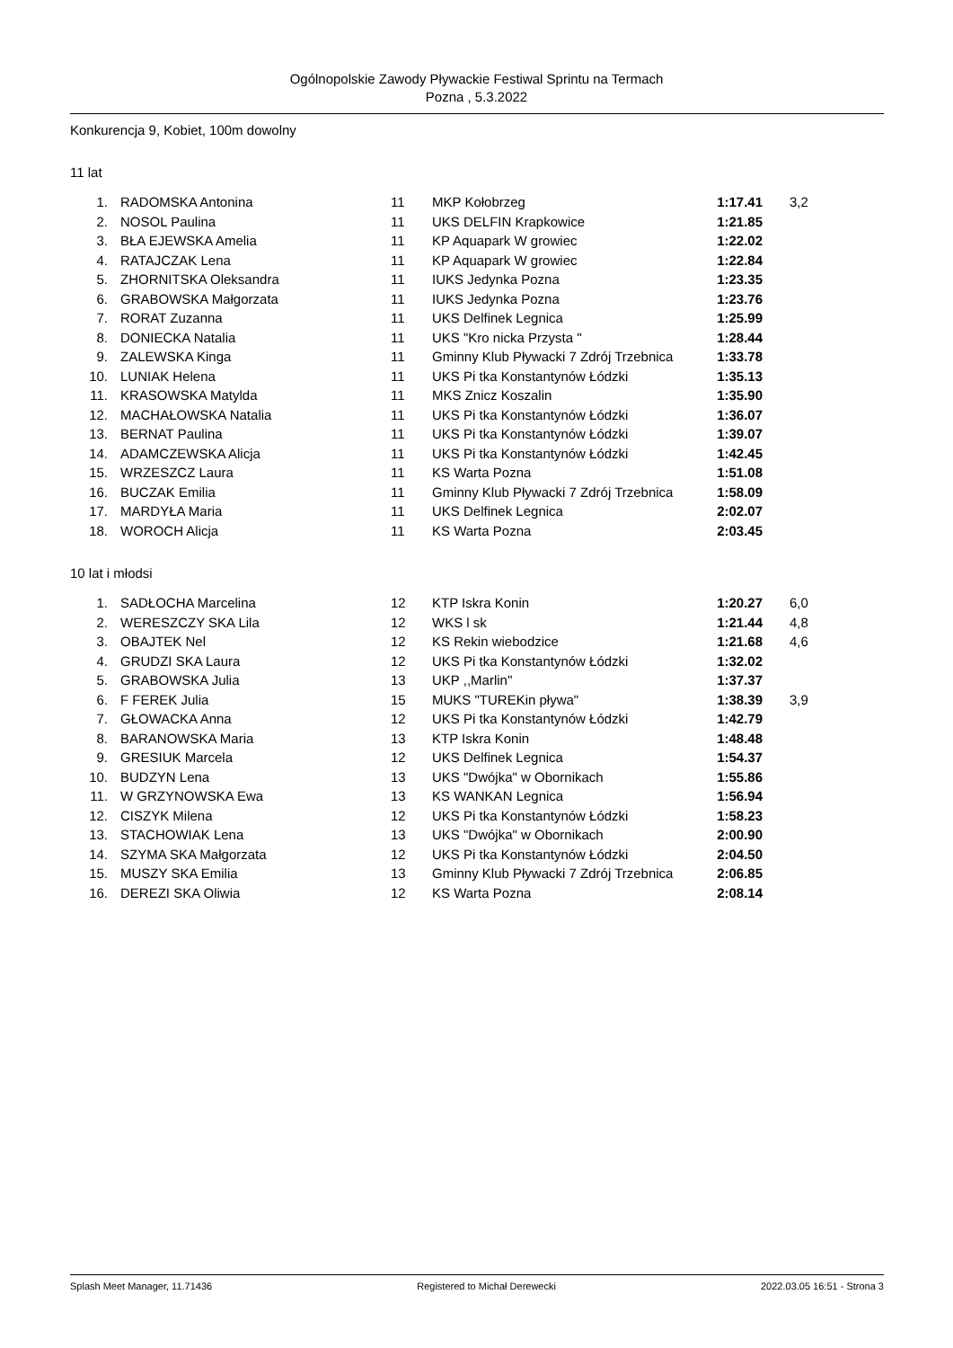Ogólnopolskie Zawody Pływackie Festiwal Sprintu na Termach
Pozna , 5.3.2022
Konkurencja 9, Kobiet, 100m dowolny
11 lat
| 1. | RADOMSKA Antonina | 11 | MKP Kołobrzeg | 1:17.41 | 3,2 |
| 2. | NOSOL Paulina | 11 | UKS DELFIN Krapkowice | 1:21.85 | |
| 3. | BŁA EJEWSKA Amelia | 11 | KP Aquapark W growiec | 1:22.02 | |
| 4. | RATAJCZAK Lena | 11 | KP Aquapark W growiec | 1:22.84 | |
| 5. | ZHORNITSKA Oleksandra | 11 | IUKS Jedynka Pozna | 1:23.35 | |
| 6. | GRABOWSKA Małgorzata | 11 | IUKS Jedynka Pozna | 1:23.76 | |
| 7. | RORAT Zuzanna | 11 | UKS Delfinek Legnica | 1:25.99 | |
| 8. | DONIECKA Natalia | 11 | UKS "Kro nicka Przysta " | 1:28.44 | |
| 9. | ZALEWSKA Kinga | 11 | Gminny Klub Pływacki 7 Zdrój Trzebnica | 1:33.78 | |
| 10. | LUNIAK Helena | 11 | UKS Pi tka Konstantynów Łódzki | 1:35.13 | |
| 11. | KRASOWSKA Matylda | 11 | MKS Znicz Koszalin | 1:35.90 | |
| 12. | MACHAŁOWSKA Natalia | 11 | UKS Pi tka Konstantynów Łódzki | 1:36.07 | |
| 13. | BERNAT Paulina | 11 | UKS Pi tka Konstantynów Łódzki | 1:39.07 | |
| 14. | ADAMCZEWSKA Alicja | 11 | UKS Pi tka Konstantynów Łódzki | 1:42.45 | |
| 15. | WRZESZCZ Laura | 11 | KS Warta Pozna | 1:51.08 | |
| 16. | BUCZAK Emilia | 11 | Gminny Klub Pływacki 7 Zdrój Trzebnica | 1:58.09 | |
| 17. | MARDYŁA Maria | 11 | UKS Delfinek Legnica | 2:02.07 | |
| 18. | WOROCH Alicja | 11 | KS Warta Pozna | 2:03.45 | |
10 lat i młodsi
| 1. | SADŁOCHA Marcelina | 12 | KTP Iskra Konin | 1:20.27 | 6,0 |
| 2. | WERESZCZY SKA Lila | 12 | WKS l sk | 1:21.44 | 4,8 |
| 3. | OBAJTEK Nel | 12 | KS Rekin wiebodzice | 1:21.68 | 4,6 |
| 4. | GRUDZI SKA Laura | 12 | UKS Pi tka Konstantynów Łódzki | 1:32.02 | |
| 5. | GRABOWSKA Julia | 13 | UKP ,,Marlin'' | 1:37.37 | |
| 6. | F FEREK Julia | 15 | MUKS "TUREKin pływa" | 1:38.39 | 3,9 |
| 7. | GŁOWACKA Anna | 12 | UKS Pi tka Konstantynów Łódzki | 1:42.79 | |
| 8. | BARANOWSKA Maria | 13 | KTP Iskra Konin | 1:48.48 | |
| 9. | GRESIUK Marcela | 12 | UKS Delfinek Legnica | 1:54.37 | |
| 10. | BUDZYN Lena | 13 | UKS "Dwójka" w Obornikach | 1:55.86 | |
| 11. | W GRZYNOWSKA Ewa | 13 | KS WANKAN Legnica | 1:56.94 | |
| 12. | CISZYK Milena | 12 | UKS Pi tka Konstantynów Łódzki | 1:58.23 | |
| 13. | STACHOWIAK Lena | 13 | UKS "Dwójka" w Obornikach | 2:00.90 | |
| 14. | SZYMA SKA Małgorzata | 12 | UKS Pi tka Konstantynów Łódzki | 2:04.50 | |
| 15. | MUSZY SKA Emilia | 13 | Gminny Klub Pływacki 7 Zdrój Trzebnica | 2:06.85 | |
| 16. | DEREZI SKA Oliwia | 12 | KS Warta Pozna | 2:08.14 | |
Splash Meet Manager, 11.71436 Registered to Michał Derewecki 2022.03.05 16:51 - Strona 3